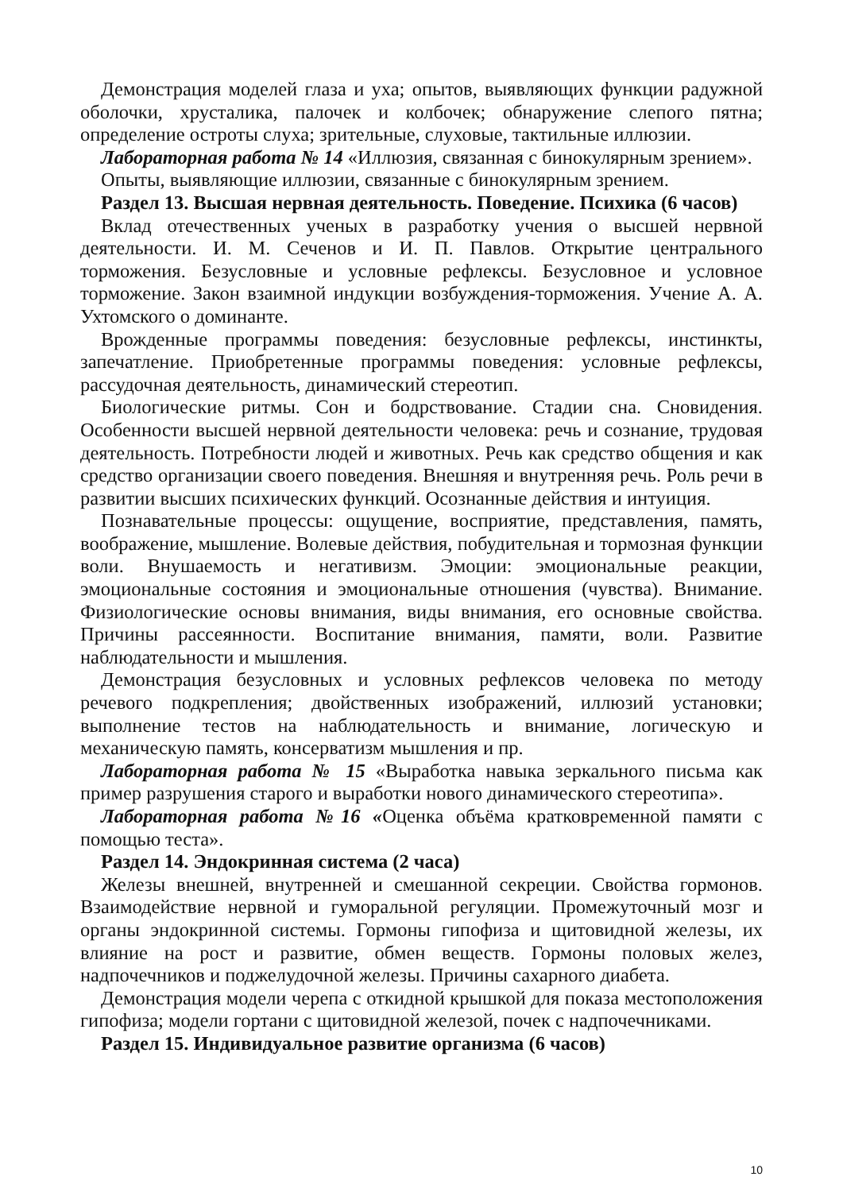Демонстрация моделей глаза и уха; опытов, выявляющих функции радужной оболочки, хрусталика, палочек и колбочек; обнаружение слепого пятна; определение остроты слуха; зрительные, слуховые, тактильные иллюзии.
Лабораторная работа № 14 «Иллюзия, связанная с бинокулярным зрением».
Опыты, выявляющие иллюзии, связанные с бинокулярным зрением.
Раздел 13. Высшая нервная деятельность. Поведение. Психика (6 часов)
Вклад отечественных ученых в разработку учения о высшей нервной деятельности. И. М. Сеченов и И. П. Павлов. Открытие центрального торможения. Безусловные и условные рефлексы. Безусловное и условное торможение. Закон взаимной индукции возбуждения-торможения. Учение А. А. Ухтомского о доминанте.
Врожденные программы поведения: безусловные рефлексы, инстинкты, запечатление. Приобретенные программы поведения: условные рефлексы, рассудочная деятельность, динамический стереотип.
Биологические ритмы. Сон и бодрствование. Стадии сна. Сновидения. Особенности высшей нервной деятельности человека: речь и сознание, трудовая деятельность. Потребности людей и животных. Речь как средство общения и как средство организации своего поведения. Внешняя и внутренняя речь. Роль речи в развитии высших психических функций. Осознанные действия и интуиция.
Познавательные процессы: ощущение, восприятие, представления, память, воображение, мышление. Волевые действия, побудительная и тормозная функции воли. Внушаемость и негативизм. Эмоции: эмоциональные реакции, эмоциональные состояния и эмоциональные отношения (чувства). Внимание. Физиологические основы внимания, виды внимания, его основные свойства. Причины рассеянности. Воспитание внимания, памяти, воли. Развитие наблюдательности и мышления.
Демонстрация безусловных и условных рефлексов человека по методу речевого подкрепления; двойственных изображений, иллюзий установки; выполнение тестов на наблюдательность и внимание, логическую и механическую память, консерватизм мышления и пр.
Лабораторная работа № 15 «Выработка навыка зеркального письма как пример разрушения старого и выработки нового динамического стереотипа».
Лабораторная работа №16 «Оценка объёма кратковременной памяти с помощью теста».
Раздел 14. Эндокринная система (2 часа)
Железы внешней, внутренней и смешанной секреции. Свойства гормонов. Взаимодействие нервной и гуморальной регуляции. Промежуточный мозг и органы эндокринной системы. Гормоны гипофиза и щитовидной железы, их влияние на рост и развитие, обмен веществ. Гормоны половых желез, надпочечников и поджелудочной железы. Причины сахарного диабета.
Демонстрация модели черепа с откидной крышкой для показа местоположения гипофиза; модели гортани с щитовидной железой, почек с надпочечниками.
Раздел 15. Индивидуальное развитие организма (6 часов)
10